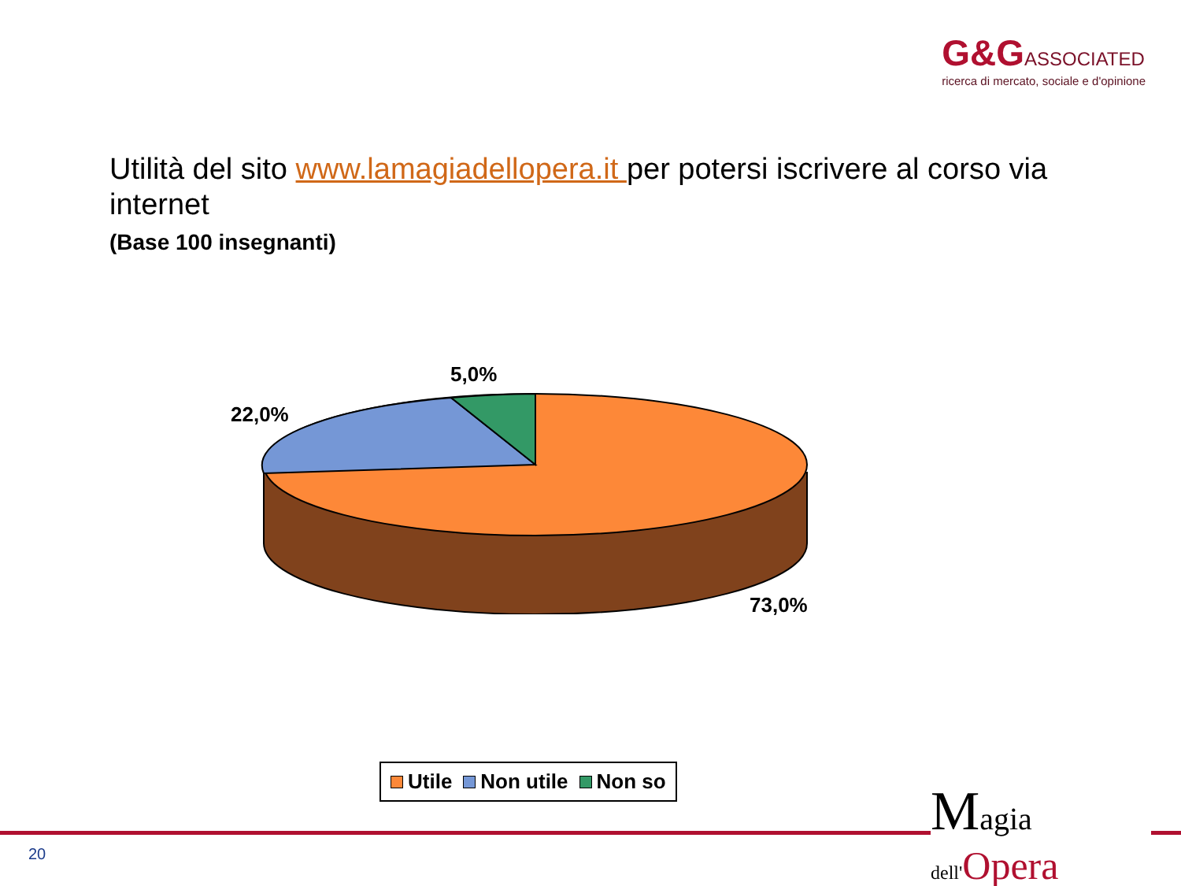G&G ASSOCIATED
ricerca di mercato, sociale e d'opinione
Utilità del sito www.lamagiadellopera.it per potersi iscrivere al corso via internet
(Base 100 insegnanti)
5,0%
22,0%
73,0%
Utile Non utile Non so
20
Magia
dell'Opera